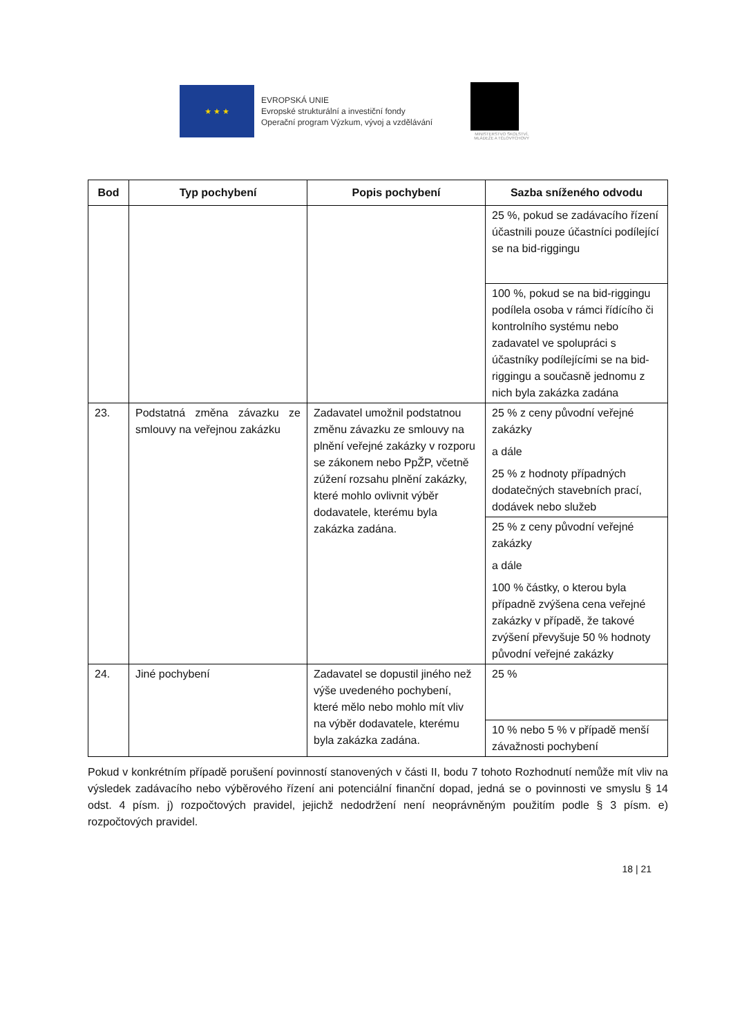★ ★ ★
EVROPSKÁ UNIE
Evropské strukturální a investiční fondy
Operační program Výzkum, vývoj a vzdělávání
MINISTERSTVO ŠKOLSTVÍ,
MLÁDEŽE A TĚLOVÝCHOVY
| Bod | Typ pochybení | Popis pochybení | Sazba sníženého odvodu |
| --- | --- | --- | --- |
| | | | 25 %, pokud se zadávacího řízení účastnili pouze účastníci podílející se na bid-riggingu |
| | | | 100 %, pokud se na bid-riggingu podílela osoba v rámci řídícího či kontrolního systému nebo zadavatel ve spolupráci s účastníky podílejícími se na bid-riggingu a současně jednomu z nich byla zakázka zadána |
| 23. | Podstatná změna závazku ze smlouvy na veřejnou zakázku | Zadavatel umožnil podstatnou změnu závazku ze smlouvy na plnění veřejné zakázky v rozporu se zákonem nebo PpŽP, včetně zúžení rozsahu plnění zakázky, které mohlo ovlivnit výběr dodavatele, kterému byla zakázka zadána. | 25 % z ceny původní veřejné zakázky a dále 25 % z hodnoty případných dodatečných stavebních prací, dodávek nebo služeb |
| | | | 25 % z ceny původní veřejné zakázky a dále 100 % částky, o kterou byla případně zvýšena cena veřejné zakázky v případě, že takové zvýšení převyšuje 50 % hodnoty původní veřejné zakázky |
| 24. | Jiné pochybení | Zadavatel se dopustil jiného než výše uvedeného pochybení, které mělo nebo mohlo mít vliv na výběr dodavatele, kterému byla zakázka zadána. | 25 % |
| | | | 10 % nebo 5 % v případě menší závažnosti pochybení |
Pokud v konkrétním případě porušení povinností stanovených v části II, bodu 7 tohoto Rozhodnutí nemůže mít vliv na výsledek zadávacího nebo výběrového řízení ani potenciální finanční dopad, jedná se o povinnosti ve smyslu § 14 odst. 4 písm. j) rozpočtových pravidel, jejichž nedodržení není neoprávněným použitím podle § 3 písm. e) rozpočtových pravidel.
18 | 21